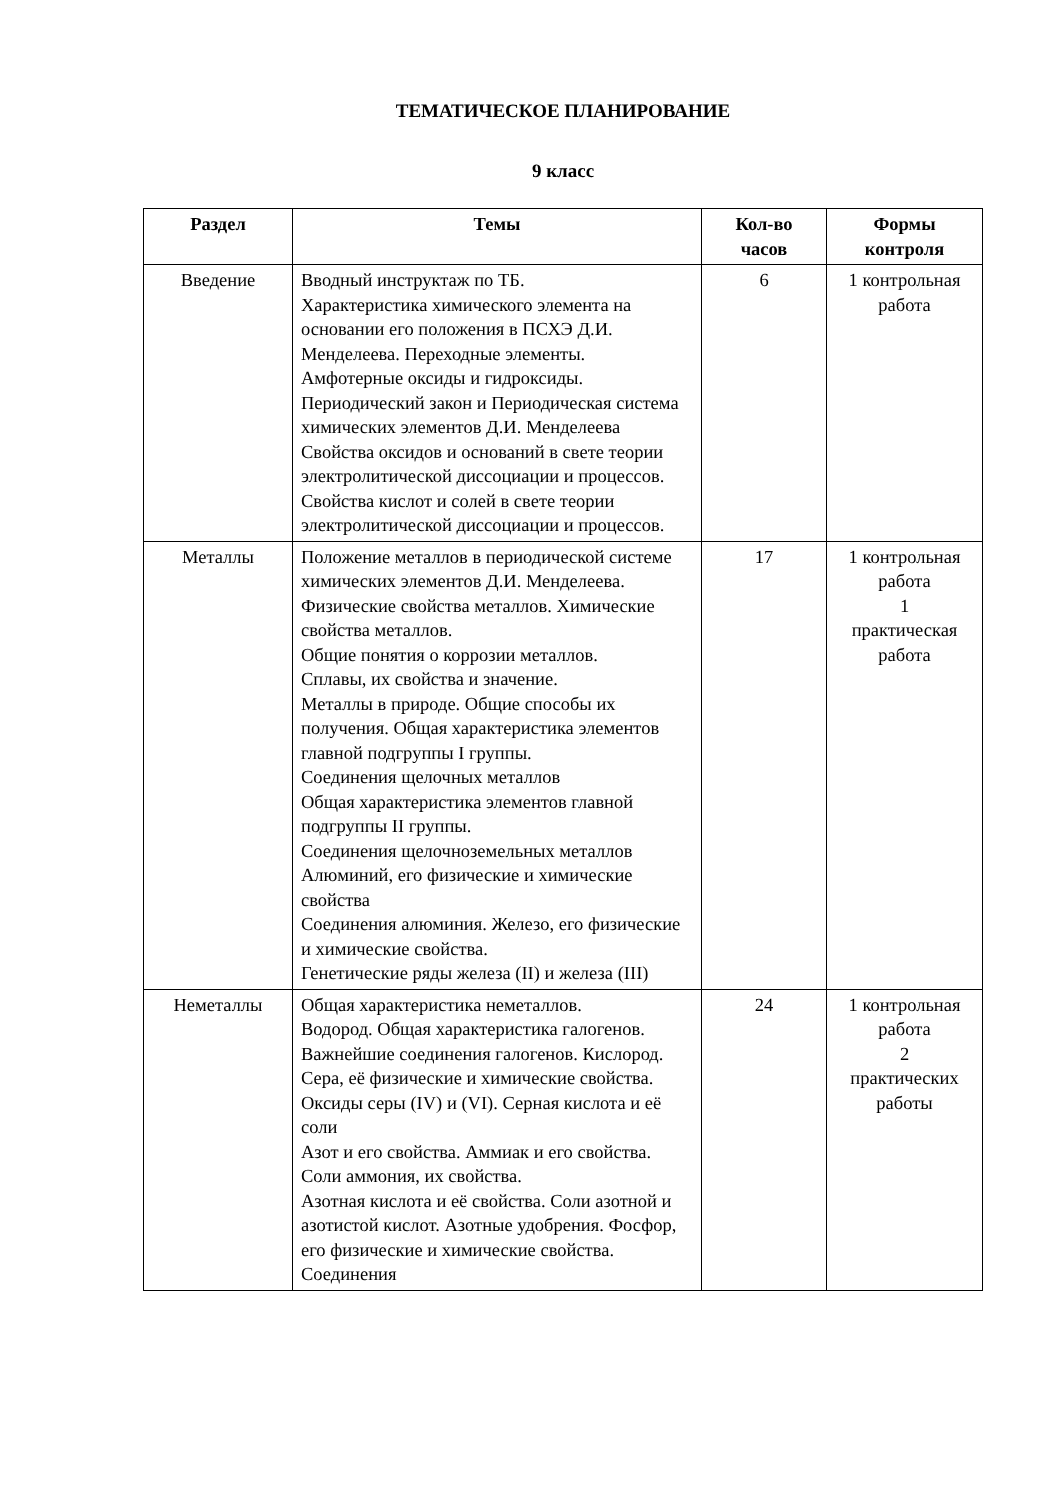ТЕМАТИЧЕСКОЕ ПЛАНИРОВАНИЕ
9 класс
| Раздел | Темы | Кол-во часов | Формы контроля |
| --- | --- | --- | --- |
| Введение | Вводный инструктаж по ТБ. Характеристика химического элемента на основании его положения в ПСХЭ Д.И. Менделеева. Переходные элементы. Амфотерные оксиды и гидроксиды. Периодический закон и Периодическая система химических элементов Д.И. Менделеева Свойства оксидов и оснований в свете теории электролитической диссоциации и процессов. Свойства кислот и солей в свете теории электролитической диссоциации и процессов. | 6 | 1 контрольная работа |
| Металлы | Положение металлов в периодической системе химических элементов Д.И. Менделеева. Физические свойства металлов. Химические свойства металлов. Общие понятия о коррозии металлов. Сплавы, их свойства и значение. Металлы в природе. Общие способы их получения. Общая характеристика элементов главной подгруппы I группы. Соединения щелочных металлов Общая характеристика элементов главной подгруппы II группы. Соединения щелочноземельных металлов Алюминий, его физические и химические свойства Соединения алюминия. Железо, его физические и химические свойства. Генетические ряды железа (II) и железа (III) | 17 | 1 контрольная работа 1 практическая работа |
| Неметаллы | Общая характеристика неметаллов. Водород. Общая характеристика галогенов. Важнейшие соединения галогенов. Кислород. Сера, её физические и химические свойства. Оксиды серы (IV) и (VI). Серная кислота и её соли Азот и его свойства. Аммиак и его свойства. Соли аммония, их свойства. Азотная кислота и её свойства. Соли азотной и азотистой кислот. Азотные удобрения. Фосфор, его физические и химические свойства. Соединения | 24 | 1 контрольная работа 2 практических работы |